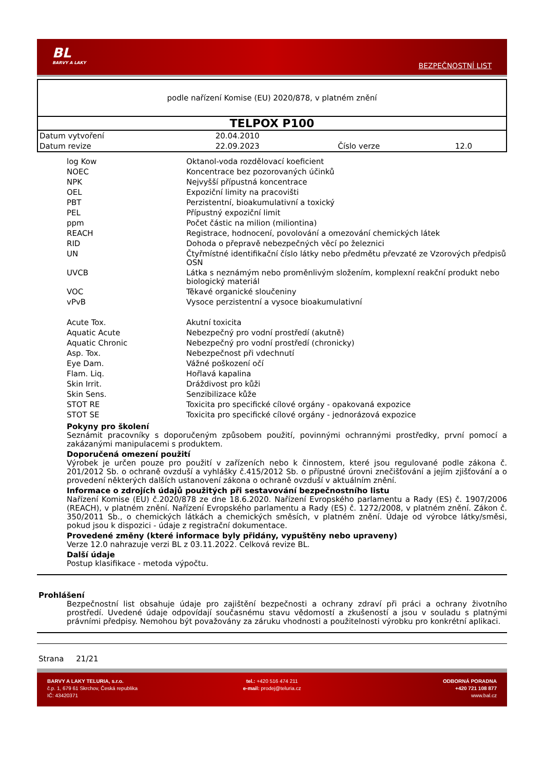BL
BARVY A LAKY
BEZPEČNOSTNÍ LIST
podle nařízení Komise (EU) 2020/878, v platném znění
TELPOX P100
| Datum vytvoření | 20.04.2010 | | |
| Datum revize | 22.09.2023 | Číslo verze | 12.0 |
| log Kow | Oktanol-voda rozdělovací koeficient |
| NOEC | Koncentrace bez pozorovaných účinků |
| NPK | Nejvyšší přípustná koncentrace |
| OEL | Expoziční limity na pracovišti |
| PBT | Perzistentní, bioakumulativní a toxický |
| PEL | Přípustný expoziční limit |
| ppm | Počet částic na milion (miliontina) |
| REACH | Registrace, hodnocení, povolování a omezování chemických látek |
| RID | Dohoda o přepravě nebezpečných věcí po železnici |
| UN | Čtyřmístné identifikační číslo látky nebo předmětu převzaté ze Vzorových předpisů OSN |
| UVCB | Látka s neznámým nebo proměnlivým složením, komplexní reakční produkt nebo biologický materiál |
| VOC | Těkavé organické sloučeniny |
| vPvB | Vysoce perzistentní a vysoce bioakumulativní |
| Acute Tox. | Akutní toxicita |
| Aquatic Acute | Nebezpečný pro vodní prostředí (akutně) |
| Aquatic Chronic | Nebezpečný pro vodní prostředí (chronicky) |
| Asp. Tox. | Nebezpečnost při vdechnutí |
| Eye Dam. | Vážné poškození očí |
| Flam. Liq. | Hořlavá kapalina |
| Skin Irrit. | Dráždivost pro kůži |
| Skin Sens. | Senzibilizace kůže |
| STOT RE | Toxicita pro specifické cílové orgány - opakovaná expozice |
| STOT SE | Toxicita pro specifické cílové orgány - jednorázová expozice |
Pokyny pro školení
Seznámit pracovníky s doporučeným způsobem použití, povinnými ochrannými prostředky, první pomocí a zakázanými manipulacemi s produktem.
Doporučená omezení použití
Výrobek je určen pouze pro použití v zařízeních nebo k činnostem, které jsou regulované podle zákona č. 201/2012 Sb. o ochraně ovzduší a vyhlášky č.415/2012 Sb. o přípustné úrovni znečišťování a jejím zjišťování a o provedení některých dalších ustanovení zákona o ochraně ovzduší v aktuálním znění.
Informace o zdrojích údajů použitých při sestavování bezpečnostního listu
Nařízení Komise (EU) č.2020/878 ze dne 18.6.2020. Nařízení Evropského parlamentu a Rady (ES) č. 1907/2006 (REACH), v platném znění. Nařízení Evropského parlamentu a Rady (ES) č. 1272/2008, v platném znění. Zákon č. 350/2011 Sb., o chemických látkách a chemických směsích, v platném znění. Údaje od výrobce látky/směsi, pokud jsou k dispozici - údaje z registrační dokumentace.
Provedené změny (které informace byly přidány, vypuštěny nebo upraveny)
Verze 12.0 nahrazuje verzi BL z 03.11.2022. Celková revize BL.
Další údaje
Postup klasifikace - metoda výpočtu.
Prohlášení
Bezpečnostní list obsahuje údaje pro zajištění bezpečnosti a ochrany zdraví při práci a ochrany životního prostředí. Uvedené údaje odpovídají současnému stavu vědomostí a zkušeností a jsou v souladu s platnými právními předpisy. Nemohou být považovány za záruku vhodnosti a použitelnosti výrobku pro konkrétní aplikaci.
Strana 21/21
BARVY A LAKY TELURIA, s.r.o.
č.p. 1, 679 61 Skrchov, Česká republika
IČ: 43420371
tel.: +420 516 474 211
e-mail: prodej@teluria.cz
ODBORNÁ PORADNA
+420 721 108 877
www.bal.cz